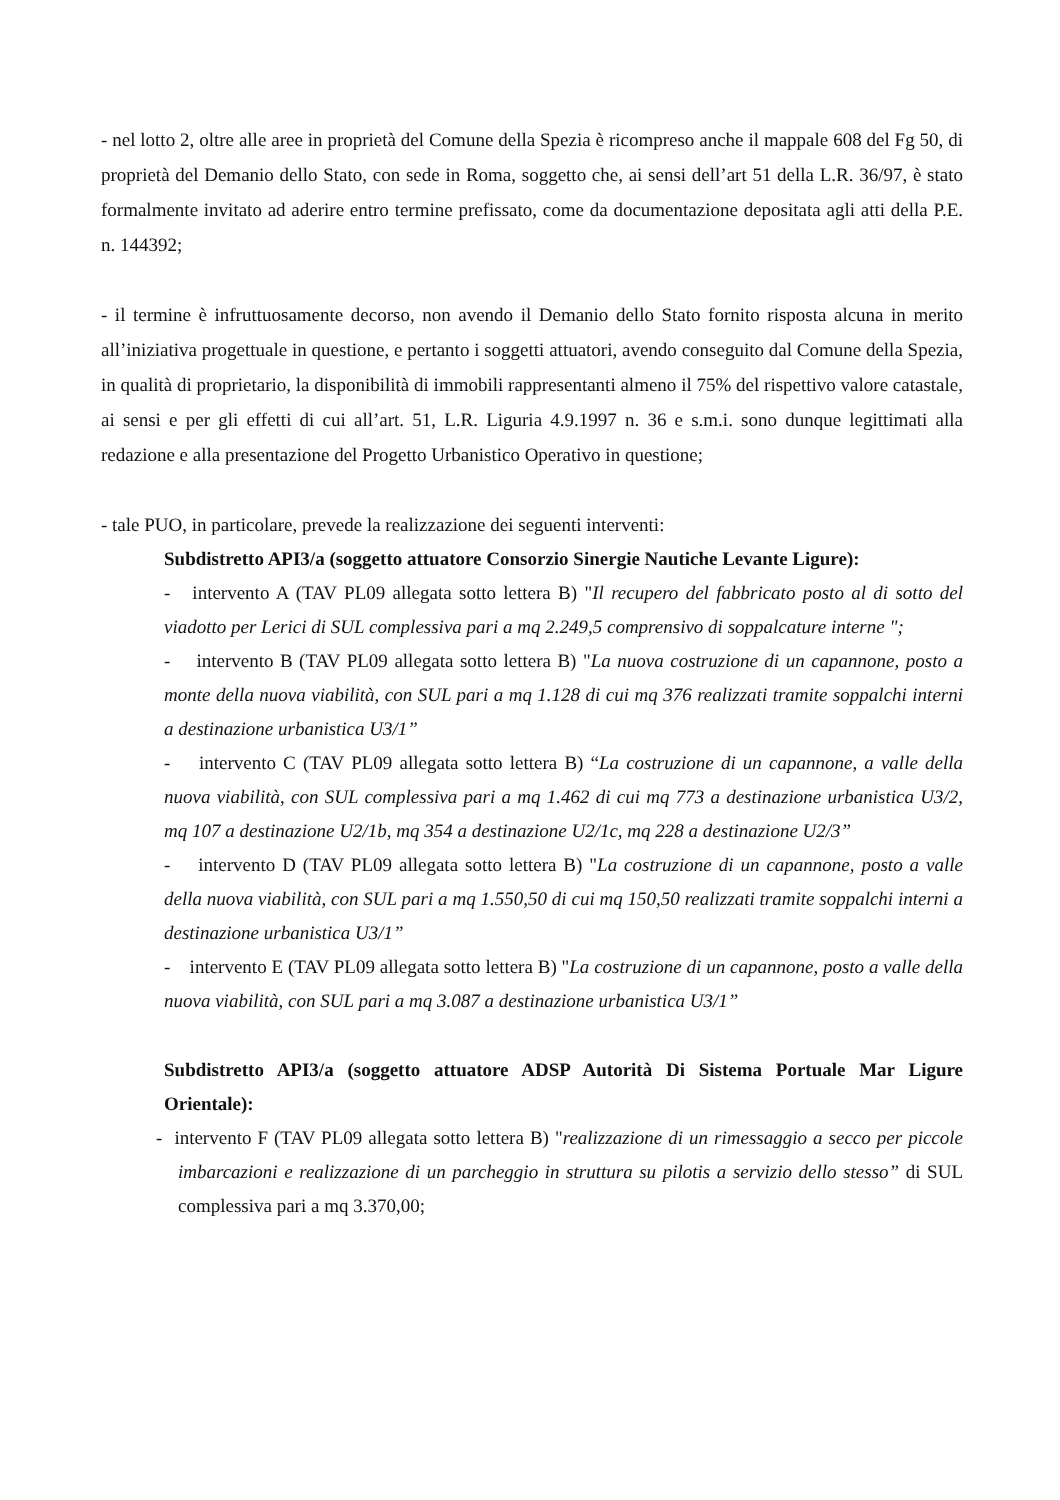- nel lotto 2, oltre alle aree in proprietà del Comune della Spezia è ricompreso anche il mappale 608 del Fg 50, di proprietà del Demanio dello Stato, con sede in Roma, soggetto che, ai sensi dell’art 51 della L.R. 36/97, è stato formalmente invitato ad aderire entro termine prefissato, come da documentazione depositata agli atti della P.E. n. 144392;
- il termine è infruttuosamente decorso, non avendo il Demanio dello Stato fornito risposta alcuna in merito all’iniziativa progettuale in questione, e pertanto i soggetti attuatori, avendo conseguito dal Comune della Spezia, in qualità di proprietario, la disponibilità di immobili rappresentanti almeno il 75% del rispettivo valore catastale, ai sensi e per gli effetti di cui all’art. 51, L.R. Liguria 4.9.1997 n. 36 e s.m.i. sono dunque legittimati alla redazione e alla presentazione del Progetto Urbanistico Operativo in questione;
- tale PUO, in particolare, prevede la realizzazione dei seguenti interventi:
Subdistretto API3/a (soggetto attuatore Consorzio Sinergie Nautiche Levante Ligure):
- intervento A (TAV PL09 allegata sotto lettera B) "Il recupero del fabbricato posto al di sotto del viadotto per Lerici di SUL complessiva pari a mq 2.249,5 comprensivo di soppalcature interne ";
- intervento B (TAV PL09 allegata sotto lettera B) "La nuova costruzione di un capannone, posto a monte della nuova viabilità, con SUL pari a mq 1.128 di cui mq 376 realizzati tramite soppalchi interni a destinazione urbanistica U3/1”
- intervento C (TAV PL09 allegata sotto lettera B) “La costruzione di un capannone, a valle della nuova viabilità, con SUL complessiva pari a mq 1.462 di cui mq 773 a destinazione urbanistica U3/2, mq 107 a destinazione U2/1b, mq 354 a destinazione U2/1c, mq 228 a destinazione U2/3”
- intervento D (TAV PL09 allegata sotto lettera B) "La costruzione di un capannone, posto a valle della nuova viabilità, con SUL pari a mq 1.550,50 di cui mq 150,50 realizzati tramite soppalchi interni a destinazione urbanistica U3/1”
- intervento E (TAV PL09 allegata sotto lettera B) "La costruzione di un capannone, posto a valle della nuova viabilità, con SUL pari a mq 3.087 a destinazione urbanistica U3/1”
Subdistretto API3/a (soggetto attuatore ADSP Autorità Di Sistema Portuale Mar Ligure Orientale):
- intervento F (TAV PL09 allegata sotto lettera B) "realizzazione di un rimessaggio a secco per piccole imbarcazioni e realizzazione di un parcheggio in struttura su pilotis a servizio dello stesso” di SUL complessiva pari a mq 3.370,00;